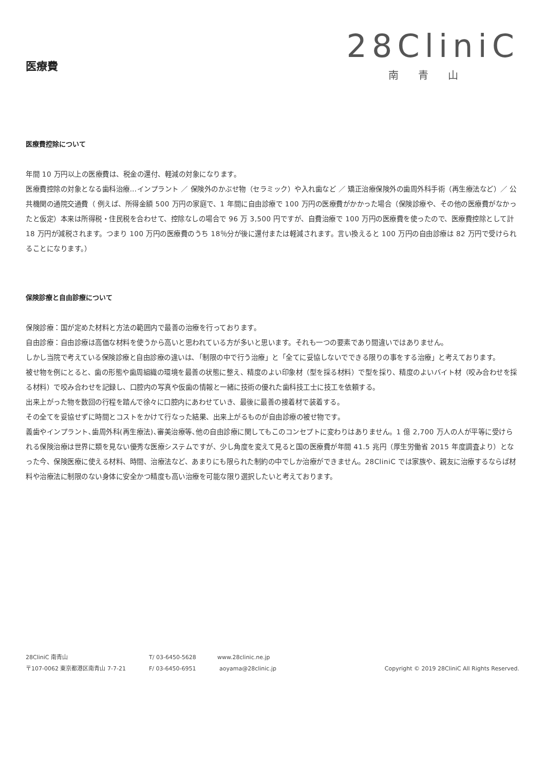医療費
28CliniC
南青山
医療費控除について
年間 10 万円以上の医療費は、税金の還付、軽減の対象になります。
医療費控除の対象となる歯科治療…インプラント ／ 保険外のかぶせ物（セラミック）や入れ歯など ／ 矯正治療保険外の歯周外科手術（再生療法など）／ 公共機関の通院交通費（ 例えば、所得金額 500 万円の家庭で、1 年間に自由診療で 100 万円の医療費がかかった場合（保険診療や、その他の医療費がなかったと仮定）本来は所得税・住民税を合わせて、控除なしの場合で 96 万 3,500 円ですが、自費治療で 100 万円の医療費を使ったので、医療費控除として計 18 万円が減税されます。つまり 100 万円の医療費のうち 18％分が後に還付または軽減されます。言い換えると 100 万円の自由診療は 82 万円で受けられることになります。）
保険診療と自由診療について
保険診療：国が定めた材料と方法の範囲内で最善の治療を行っております。
自由診療：自由診療は高価な材料を使うから高いと思われている方が多いと思います。それも一つの要素であり間違いではありません。
しかし当院で考えている保険診療と自由診療の違いは､「制限の中で行う治療」と「全てに妥協しないでできる限りの事をする治療」と考えております。
被せ物を例にとると、歯の形態や歯周組織の環境を最善の状態に整え、精度のよい印象材（型を採る材料）で型を採り、精度のよいバイト材（咬み合わせを採る材料）で咬み合わせを記録し、口腔内の写真や仮歯の情報と一緒に技術の優れた歯科技工士に技工を依頼する。
出来上がった物を数回の行程を踏んで徐々に口腔内にあわせていき、最後に最善の接着材で装着する。
その全てを妥協せずに時間とコストをかけて行なった結果、出来上がるものが自由診療の被せ物です。
義歯やインプラント､歯周外科(再生療法)､審美治療等､他の自由診療に関してもこのコンセプトに変わりはありません。1 億 2,700 万人の人が平等に受けられる保険治療は世界に類を見ない優秀な医療システムですが、少し角度を変えて見ると国の医療費が年間 41.5 兆円（厚生労働省 2015 年度調査より）となった今、保険医療に使える材料、時間、治療法など、あまりにも限られた制約の中でしか治療ができません。28CliniC では家族や、親友に治療するならば材料や治療法に制限のない身体に安全かつ精度も高い治療を可能な限り選択したいと考えております。
28CliniC 南青山 T/ 03-6450-5628 www.28clinic.ne.jp
〒107-0062 東京都港区南青山 7-7-21 F/ 03-6450-6951 aoyama@28clinic.jp Copyright © 2019 28CliniC All Rights Reserved.